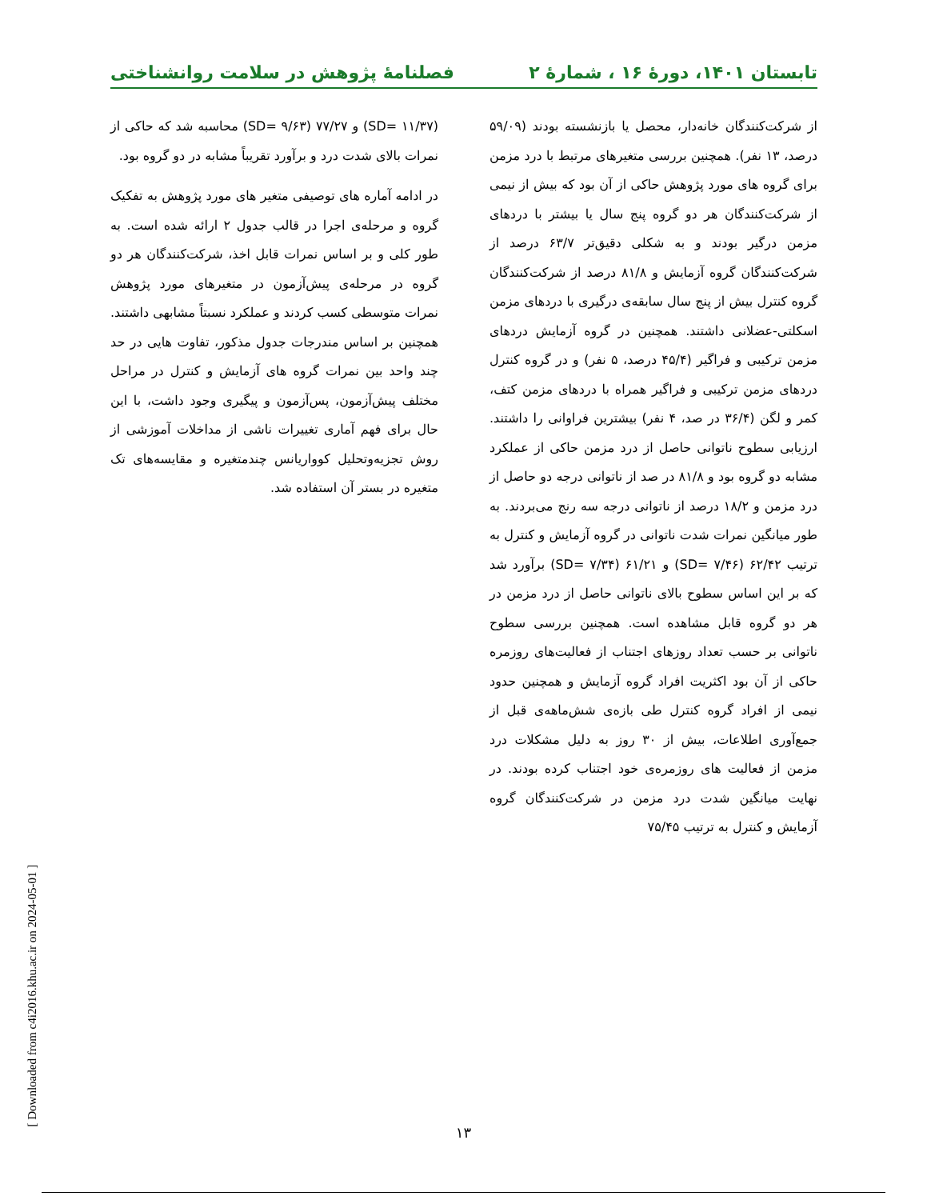تابستان ۱۴۰۱، دورهٔ ۱۶ ، شمارهٔ ۲ فصلنامهٔ پژوهش در سلامت روانشناختی
از شرکت‌کنندگان خانه‌دار، محصل یا بازنشسته بودند (۵۹/۰۹ درصد، ۱۳ نفر). همچنین بررسی متغیرهای مرتبط با درد مزمن برای گروه های مورد پژوهش حاکی از آن بود که بیش از نیمی از شرکت‌کنندگان هر دو گروه پنج سال یا بیشتر با دردهای مزمن درگیر بودند و به شکلی دقیق‌تر ۶۳/۷ درصد از شرکت‌کنندگان گروه آزمایش و ۸۱/۸ درصد از شرکت‌کنندگان گروه کنترل بیش از پنج سال سابقه‌ی درگیری با دردهای مزمن اسکلتی-عضلانی داشتند. همچنین در گروه آزمایش دردهای مزمن ترکیبی و فراگیر (۴۵/۴ درصد، ۵ نفر) و در گروه کنترل دردهای مزمن ترکیبی و فراگیر همراه با دردهای مزمن کتف، کمر و لگن (۳۶/۴ در صد، ۴ نفر) بیشترین فراوانی را داشتند. ارزیابی سطوح ناتوانی حاصل از درد مزمن حاکی از عملکرد مشابه دو گروه بود و ۸۱/۸ در صد از ناتوانی درجه دو حاصل از درد مزمن و ۱۸/۲ درصد از ناتوانی درجه سه رنج می‌بردند. به طور میانگین نمرات شدت ناتوانی در گروه آزمایش و کنترل به ترتیب ۶۲/۴۲ (SD= ۷/۴۶) و ۶۱/۲۱ (SD= ۷/۳۴) برآورد شد که بر این اساس سطوح بالای ناتوانی حاصل از درد مزمن در هر دو گروه قابل مشاهده است. همچنین بررسی سطوح ناتوانی بر حسب تعداد روزهای اجتناب از فعالیت‌های روزمره حاکی از آن بود اکثریت افراد گروه آزمایش و همچنین حدود نیمی از افراد گروه کنترل طی بازه‌ی شش‌ماهه‌ی قبل از جمع‌آوری اطلاعات، بیش از ۳۰ روز به دلیل مشکلات درد مزمن از فعالیت های روزمره‌ی خود اجتناب کرده بودند. در نهایت میانگین شدت درد مزمن در شرکت‌کنندگان گروه آزمایش و کنترل به ترتیب ۷۵/۴۵
(SD= ۱۱/۳۷) و ۷۷/۲۷ (SD= ۹/۶۳) محاسبه شد که حاکی از نمرات بالای شدت درد و برآورد تقریباً مشابه در دو گروه بود.
در ادامه آماره های توصیفی متغیر های مورد پژوهش به تفکیک گروه و مرحله‌ی اجرا در قالب جدول ۲ ارائه شده است. به طور کلی و بر اساس نمرات قابل اخذ، شرکت‌کنندگان هر دو گروه در مرحله‌ی پیش‌آزمون در متغیرهای مورد پژوهش نمرات متوسطی کسب کردند و عملکرد نسبتاً مشابهی داشتند. همچنین بر اساس مندرجات جدول مذکور، تفاوت هایی در حد چند واحد بین نمرات گروه های آزمایش و کنترل در مراحل مختلف پیش‌آزمون، پس‌آزمون و پیگیری وجود داشت، با این حال برای فهم آماری تغییرات ناشی از مداخلات آموزشی از روش تجزیه‌وتحلیل کوواریانس چندمتغیره و مقایسه‌های تک متغیره در بستر آن استفاده شد.
[ Downloaded from c4i2016.khu.ac.ir on 2024-05-01 ]
۱۳